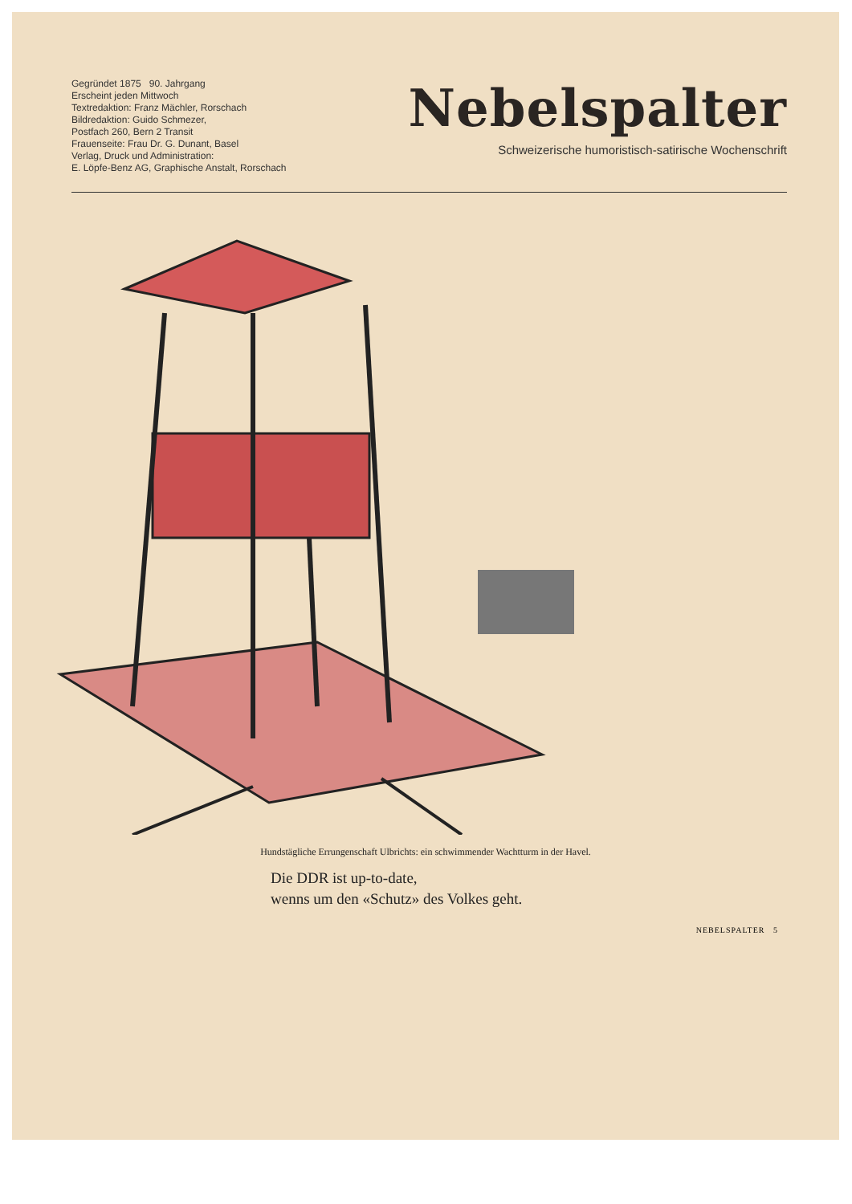Gegründet 1875 90. Jahrgang
Erscheint jeden Mittwoch
Textredaktion: Franz Mächler, Rorschach
Bildredaktion: Guido Schmezer,
Postfach 260, Bern 2 Transit
Frauenseite: Frau Dr. G. Dunant, Basel
Verlag, Druck und Administration:
E. Löpfe-Benz AG, Graphische Anstalt, Rorschach
Nebelspalter
Schweizerische humoristisch-satirische Wochenschrift
Hundstägliche Errungenschaft Ulbrichts: ein schwimmender Wachtturm in der Havel.
Die DDR ist up-to-date,
wenns um den «Schutz» des Volkes geht.
NEBELSPALTER 5